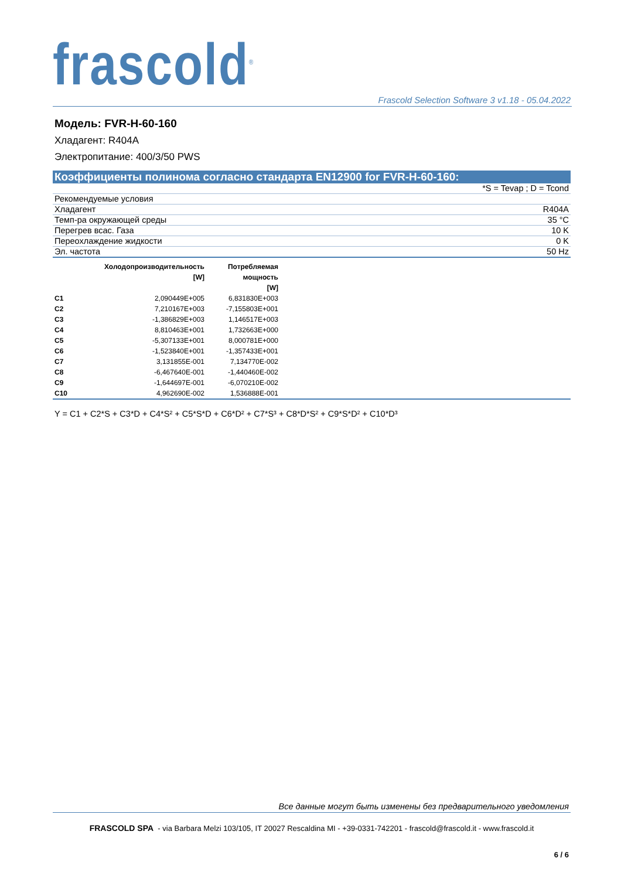frascold<sup>®</sup> Frascold Selection Software 3 v1.18 - 05.04.2022
Модель: FVR-H-60-160
Хладагент: R404A
Электропитание: 400/3/50 PWS
Коэффициенты полинома согласно стандарта EN12900 for FVR-H-60-160:
| *S = Tevap ; D = Tcond | |
| Рекомендуемые условия | |
| Хладагент | R404A |
| Темп-ра окружающей среды | 35 °C |
| Перегрев всас. Газа | 10 K |
| Переохлаждение жидкости | 0 K |
| Эл. частота | 50 Hz |
| | Холодопроизводительность [W] | Потребляемая мощность [W] |
| --- | --- | --- |
| C1 | 2,090449E+005 | 6,831830E+003 |
| C2 | 7,210167E+003 | -7,155803E+001 |
| C3 | -1,386829E+003 | 1,146517E+003 |
| C4 | 8,810463E+001 | 1,732663E+000 |
| C5 | -5,307133E+001 | 8,000781E+000 |
| C6 | -1,523840E+001 | -1,357433E+001 |
| C7 | 3,131855E-001 | 7,134770E-002 |
| C8 | -6,467640E-001 | -1,440460E-002 |
| C9 | -1,644697E-001 | -6,070210E-002 |
| C10 | 4,962690E-002 | 1,536888E-001 |
Y = C1 + C2*S + C3*D + C4*S² + C5*S*D + C6*D² + C7*S³ + C8*D*S² + C9*S*D² + C10*D³
Все данные могут быть изменены без предварительного уведомления
FRASCOLD SPA - via Barbara Melzi 103/105, IT 20027 Rescaldina MI - +39-0331-742201 - frascold@frascold.it - www.frascold.it
6 / 6